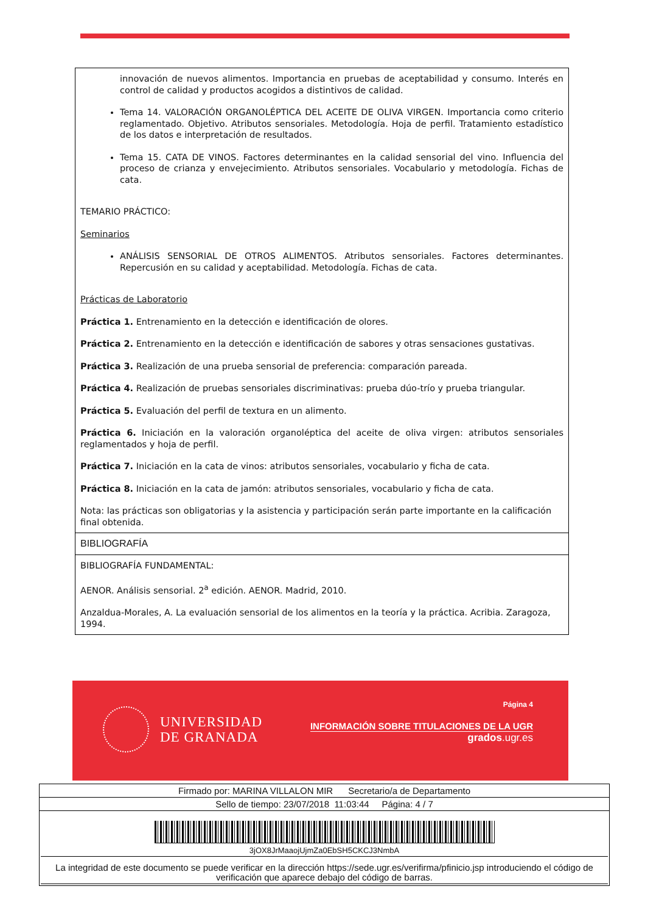innovación de nuevos alimentos. Importancia en pruebas de aceptabilidad y consumo. Interés en control de calidad y productos acogidos a distintivos de calidad.
Tema 14. VALORACIÓN ORGANOLÉPTICA DEL ACEITE DE OLIVA VIRGEN. Importancia como criterio reglamentado. Objetivo. Atributos sensoriales. Metodología. Hoja de perfil. Tratamiento estadístico de los datos e interpretación de resultados.
Tema 15. CATA DE VINOS. Factores determinantes en la calidad sensorial del vino. Influencia del proceso de crianza y envejecimiento. Atributos sensoriales. Vocabulario y metodología. Fichas de cata.
TEMARIO PRÁCTICO:
Seminarios
ANÁLISIS SENSORIAL DE OTROS ALIMENTOS. Atributos sensoriales. Factores determinantes. Repercusión en su calidad y aceptabilidad. Metodología. Fichas de cata.
Prácticas de Laboratorio
Práctica 1. Entrenamiento en la detección e identificación de olores.
Práctica 2. Entrenamiento en la detección e identificación de sabores y otras sensaciones gustativas.
Práctica 3. Realización de una prueba sensorial de preferencia: comparación pareada.
Práctica 4. Realización de pruebas sensoriales discriminativas: prueba dúo-trío y prueba triangular.
Práctica 5. Evaluación del perfil de textura en un alimento.
Práctica 6. Iniciación en la valoración organoléptica del aceite de oliva virgen: atributos sensoriales reglamentados y hoja de perfil.
Práctica 7. Iniciación en la cata de vinos: atributos sensoriales, vocabulario y ficha de cata.
Práctica 8. Iniciación en la cata de jamón: atributos sensoriales, vocabulario y ficha de cata.
Nota: las prácticas son obligatorias y la asistencia y participación serán parte importante en la calificación final obtenida.
BIBLIOGRAFÍA
BIBLIOGRAFÍA FUNDAMENTAL:
AENOR. Análisis sensorial. 2<sup>a</sup> edición. AENOR. Madrid, 2010.
Anzaldua-Morales, A. La evaluación sensorial de los alimentos en la teoría y la práctica. Acribia. Zaragoza, 1994.
UNIVERSIDAD
DE GRANADA
Página 4
INFORMACIÓN SOBRE TITULACIONES DE LA UGR
grados.ugr.es
Firmado por: MARINA VILLALON MIR Secretario/a de Departamento
Sello de tiempo: 23/07/2018 11:03:44 Página: 4 / 7
3jOX8JrMaaojUjmZa0EbSH5CKCJ3NmbA
La integridad de este documento se puede verificar en la dirección https://sede.ugr.es/verifirma/pfinicio.jsp introduciendo el código de verificación que aparece debajo del código de barras.